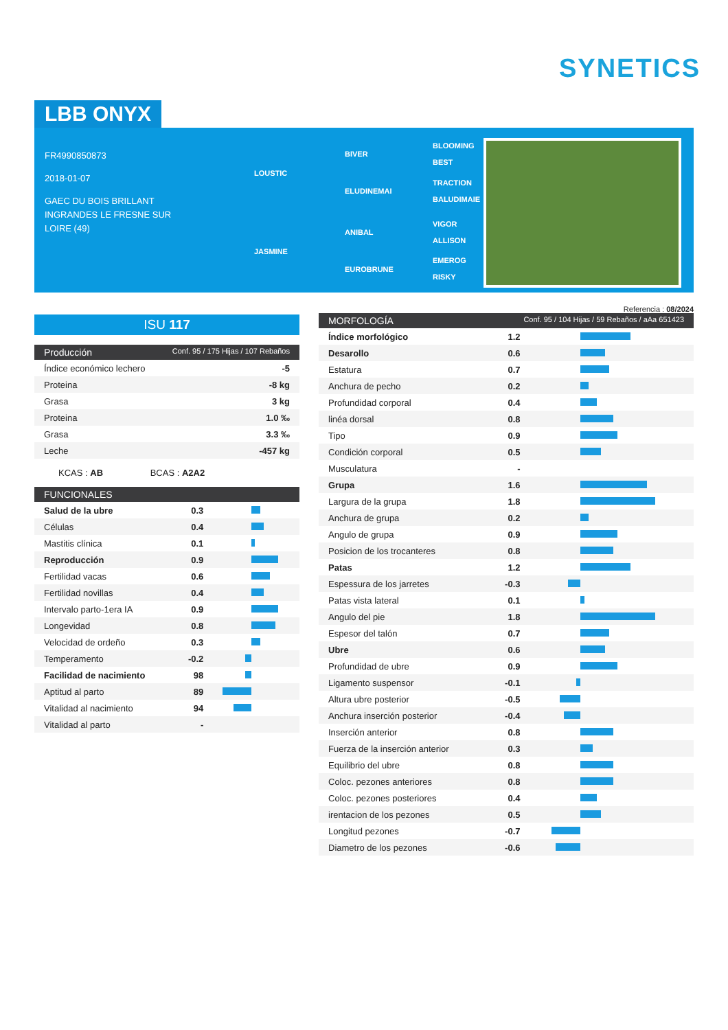SYNETICS
LBB ONYX
FR4990850873
2018-01-07
GAEC DU BOIS BRILLANT INGRANDES LE FRESNE SUR LOIRE (49)
LOUSTIC
JASMINE
BIVER
ELUDINEMAI
ANIBAL
EUROBRUNE
BLOOMING
BEST
TRACTION
BALUDIMAIE
VIGOR
ALLISON
EMEROG
RISKY
ISU 117
Producción Conf. 95 / 175 Hijas / 107 Rebaños
| Índice económico lechero | -5 |
| Proteina | -8 kg |
| Grasa | 3 kg |
| Proteina | 1.0 ‰ |
| Grasa | 3.3 ‰ |
| Leche | -457 kg |
KCAS : AB BCAS : A2A2
FUNCIONALES
| Salud de la ubre | 0.3 | |
| Células | 0.4 | |
| Mastitis clínica | 0.1 | |
| Reproducción | 0.9 | |
| Fertilidad vacas | 0.6 | |
| Fertilidad novillas | 0.4 | |
| Intervalo parto-1era IA | 0.9 | |
| Longevidad | 0.8 | |
| Velocidad de ordeño | 0.3 | |
| Temperamento | -0.2 | |
| Facilidad de nacimiento | 98 | |
| Aptitud al parto | 89 | |
| Vitalidad al nacimiento | 94 | |
| Vitalidad al parto | - | |
Referencia : 08/2024
MORFOLOGÍA Conf. 95 / 104 Hijas / 59 Rebaños / aAa 651423
| Índice morfológico | 1.2 | |
| Desarollo | 0.6 | |
| Estatura | 0.7 | |
| Anchura de pecho | 0.2 | |
| Profundidad corporal | 0.4 | |
| linéa dorsal | 0.8 | |
| Tipo | 0.9 | |
| Condición corporal | 0.5 | |
| Musculatura | - | |
| Grupa | 1.6 | |
| Largura de la grupa | 1.8 | |
| Anchura de grupa | 0.2 | |
| Angulo de grupa | 0.9 | |
| Posicion de los trocanteres | 0.8 | |
| Patas | 1.2 | |
| Espessura de los jarretes | -0.3 | |
| Patas vista lateral | 0.1 | |
| Angulo del pie | 1.8 | |
| Espesor del talón | 0.7 | |
| Ubre | 0.6 | |
| Profundidad de ubre | 0.9 | |
| Ligamento suspensor | -0.1 | |
| Altura ubre posterior | -0.5 | |
| Anchura inserción posterior | -0.4 | |
| Inserción anterior | 0.8 | |
| Fuerza de la inserción anterior | 0.3 | |
| Equilibrio del ubre | 0.8 | |
| Coloc. pezones anteriores | 0.8 | |
| Coloc. pezones posteriores | 0.4 | |
| irentacion de los pezones | 0.5 | |
| Longitud pezones | -0.7 | |
| Diametro de los pezones | -0.6 | |